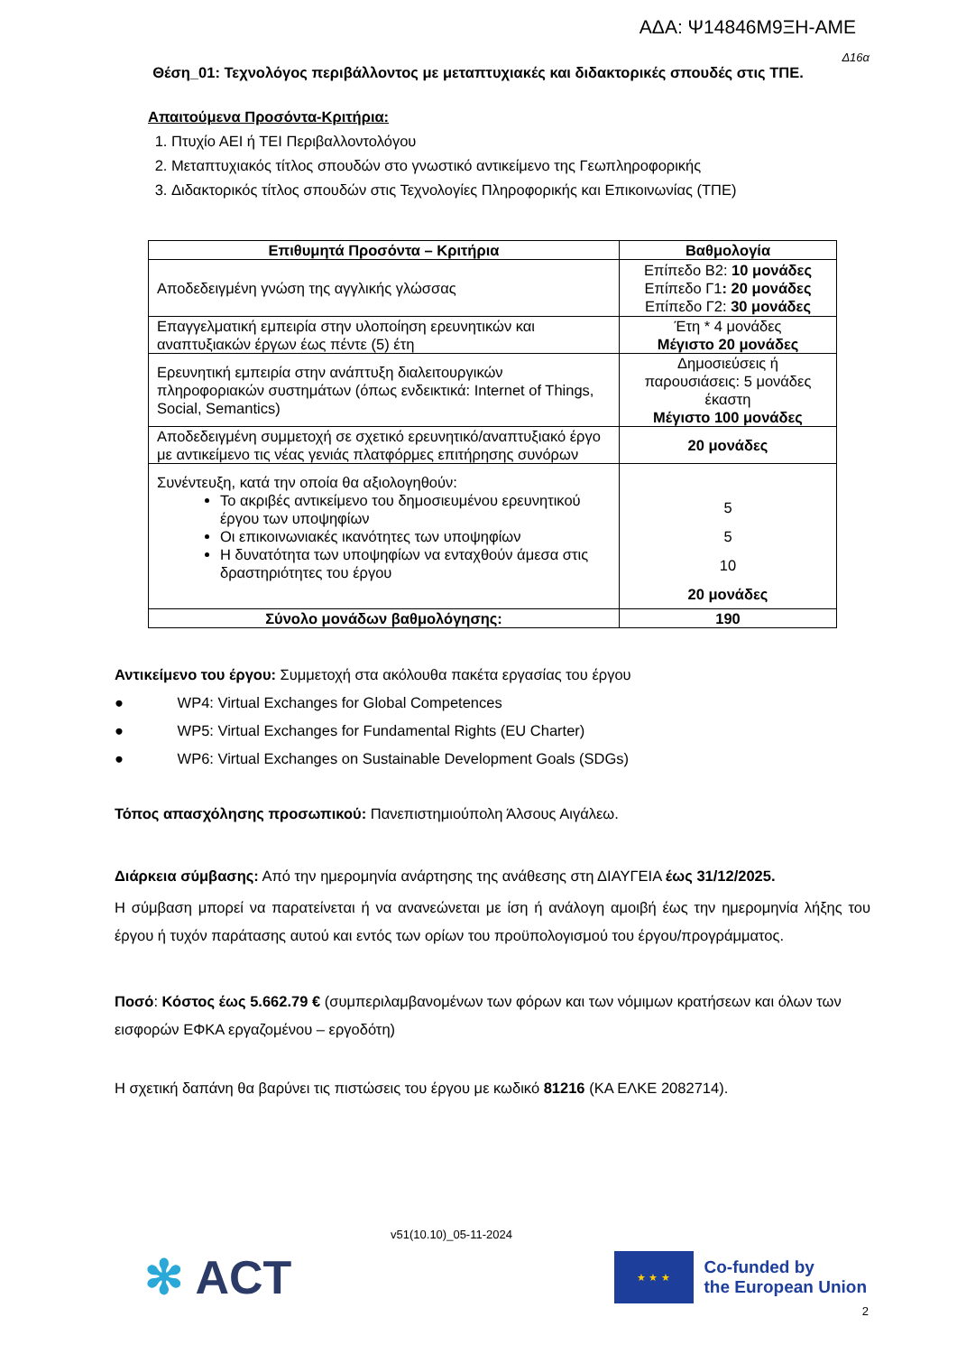ΑΔΑ: Ψ14846Μ9ΞΗ-ΑΜΕ
Δ16α
Θέση_01: Τεχνολόγος περιβάλλοντος με μεταπτυχιακές και διδακτορικές σπουδές στις ΤΠΕ.
Απαιτούμενα Προσόντα-Κριτήρια:
1. Πτυχίο ΑΕΙ ή ΤΕΙ Περιβαλλοντολόγου
2. Μεταπτυχιακός τίτλος σπουδών στο γνωστικό αντικείμενο της Γεωπληροφορικής
3. Διδακτορικός τίτλος σπουδών στις Τεχνολογίες Πληροφορικής και Επικοινωνίας (ΤΠΕ)
| Επιθυμητά Προσόντα – Κριτήρια | Βαθμολογία |
| --- | --- |
| Αποδεδειγμένη γνώση της αγγλικής γλώσσας | Επίπεδο Β2: 10 μονάδες Επίπεδο Γ1 : 20 μονάδες Επίπεδο Γ2: 30 μονάδες |
| Επαγγελματική εμπειρία στην υλοποίηση ερευνητικών και αναπτυξιακών έργων έως πέντε (5) έτη | Έτη * 4 μονάδες Μέγιστο 20 μονάδες |
| Ερευνητική εμπειρία στην ανάπτυξη διαλειτουργικών πληροφοριακών συστημάτων (όπως ενδεικτικά: Internet of Things, Social, Semantics) | Δημοσιεύσεις ή παρουσιάσεις: 5 μονάδες έκαστη Μέγιστο 100 μονάδες |
| Αποδεδειγμένη συμμετοχή σε σχετικό ερευνητικό/αναπτυξιακό έργο με αντικείμενο τις νέας γενιάς πλατφόρμες επιτήρησης συνόρων | 20 μονάδες |
| Συνέντευξη, κατά την οποία θα αξιολογηθούν: Το ακριβές αντικείμενο του δημοσιευμένου ερευνητικού έργου των υποψηφίων Οι επικοινωνιακές ικανότητες των υποψηφίων Η δυνατότητα των υποψηφίων να ενταχθούν άμεσα στις δραστηριότητες του έργου | 5 5 10 20 μονάδες |
| Σύνολο μονάδων βαθμολόγησης: | 190 |
Αντικείμενο του έργου: Συμμετοχή στα ακόλουθα πακέτα εργασίας του έργου
● WP4: Virtual Exchanges for Global Competences
● WP5: Virtual Exchanges for Fundamental Rights (EU Charter)
● WP6: Virtual Exchanges on Sustainable Development Goals (SDGs)
Τόπος απασχόλησης προσωπικού: Πανεπιστημιούπολη Άλσους Αιγάλεω.
Διάρκεια σύμβασης: Από την ημερομηνία ανάρτησης της ανάθεσης στη ΔΙΑΥΓΕΙΑ έως 31/12/2025.
Η σύμβαση μπορεί να παρατείνεται ή να ανανεώνεται με ίση ή ανάλογη αμοιβή έως την ημερομηνία λήξης του έργου ή τυχόν παράτασης αυτού και εντός των ορίων του προϋπολογισμού του έργου/προγράμματος.
Ποσό: Κόστος έως 5.662.79 € (συμπεριλαμβανομένων των φόρων και των νόμιμων κρατήσεων και όλων των εισφορών ΕΦΚΑ εργαζομένου – εργοδότη)
Η σχετική δαπάνη θα βαρύνει τις πιστώσεις του έργου με κωδικό 81216 (ΚΑ ΕΛΚΕ 2082714).
v51(10.10)_05-11-2024
✻ ACT
★ ★ ★
Co-funded by
the European Union
2